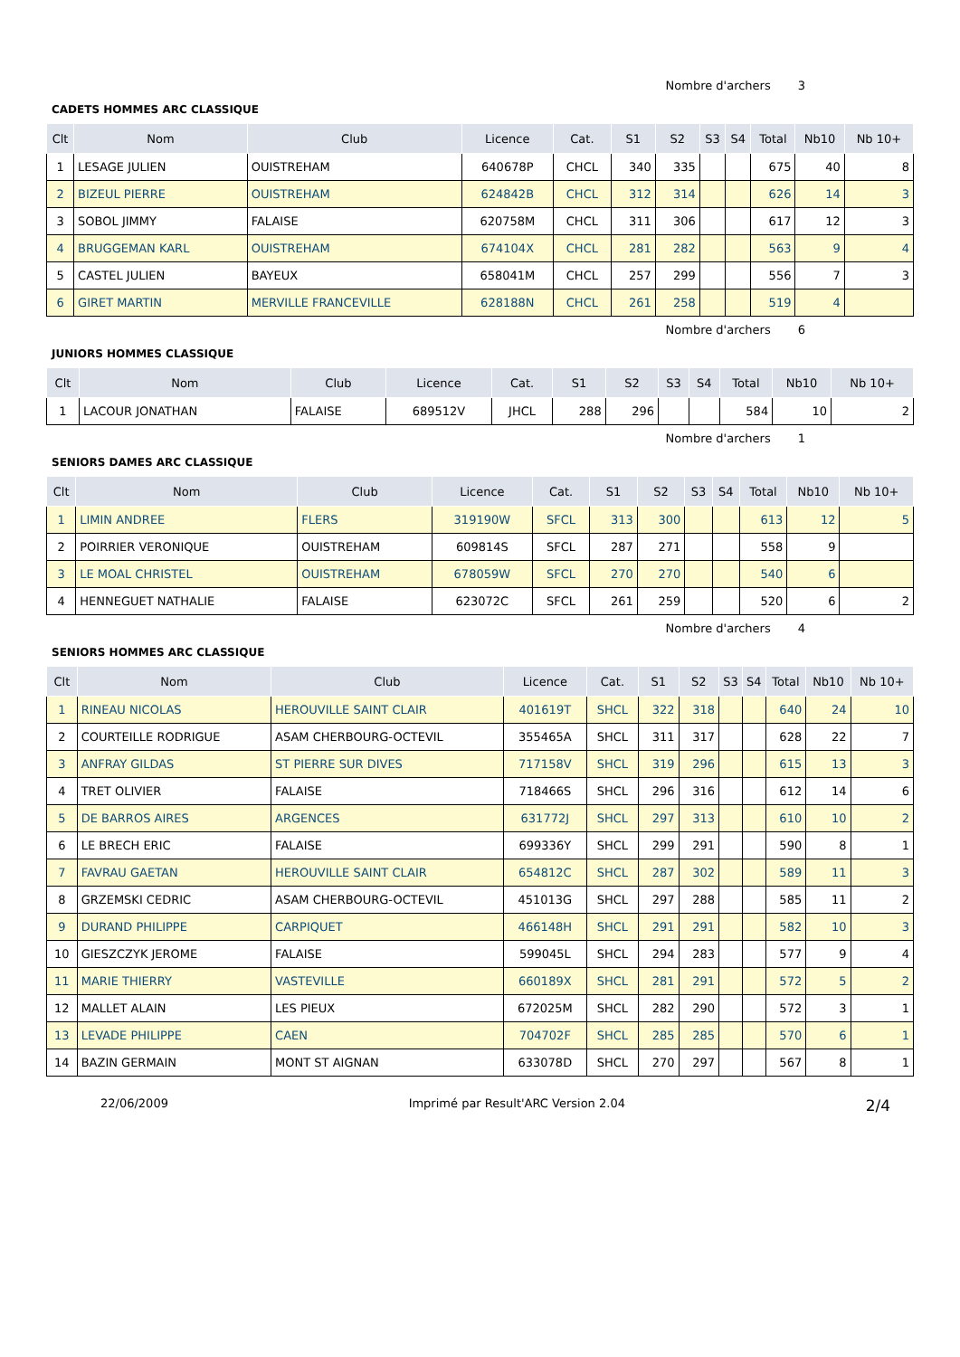Nombre d'archers 3
CADETS HOMMES ARC CLASSIQUE
| Clt | Nom | Club | Licence | Cat. | S1 | S2 | S3 | S4 | Total | Nb10 | Nb 10+ |
| --- | --- | --- | --- | --- | --- | --- | --- | --- | --- | --- | --- |
| 1 | LESAGE JULIEN | OUISTREHAM | 640678P | CHCL | 340 | 335 | | | 675 | 40 | 8 |
| 2 | BIZEUL PIERRE | OUISTREHAM | 624842B | CHCL | 312 | 314 | | | 626 | 14 | 3 |
| 3 | SOBOL JIMMY | FALAISE | 620758M | CHCL | 311 | 306 | | | 617 | 12 | 3 |
| 4 | BRUGGEMAN KARL | OUISTREHAM | 674104X | CHCL | 281 | 282 | | | 563 | 9 | 4 |
| 5 | CASTEL JULIEN | BAYEUX | 658041M | CHCL | 257 | 299 | | | 556 | 7 | 3 |
| 6 | GIRET MARTIN | MERVILLE FRANCEVILLE | 628188N | CHCL | 261 | 258 | | | 519 | 4 | |
Nombre d'archers 6
JUNIORS HOMMES CLASSIQUE
| Clt | Nom | Club | Licence | Cat. | S1 | S2 | S3 | S4 | Total | Nb10 | Nb 10+ |
| --- | --- | --- | --- | --- | --- | --- | --- | --- | --- | --- | --- |
| 1 | LACOUR JONATHAN | FALAISE | 689512V | JHCL | 288 | 296 | | | 584 | 10 | 2 |
Nombre d'archers 1
SENIORS DAMES ARC CLASSIQUE
| Clt | Nom | Club | Licence | Cat. | S1 | S2 | S3 | S4 | Total | Nb10 | Nb 10+ |
| --- | --- | --- | --- | --- | --- | --- | --- | --- | --- | --- | --- |
| 1 | LIMIN ANDREE | FLERS | 319190W | SFCL | 313 | 300 | | | 613 | 12 | 5 |
| 2 | POIRRIER VERONIQUE | OUISTREHAM | 609814S | SFCL | 287 | 271 | | | 558 | 9 | |
| 3 | LE MOAL CHRISTEL | OUISTREHAM | 678059W | SFCL | 270 | 270 | | | 540 | 6 | |
| 4 | HENNEGUET NATHALIE | FALAISE | 623072C | SFCL | 261 | 259 | | | 520 | 6 | 2 |
Nombre d'archers 4
SENIORS HOMMES ARC CLASSIQUE
| Clt | Nom | Club | Licence | Cat. | S1 | S2 | S3 | S4 | Total | Nb10 | Nb 10+ |
| --- | --- | --- | --- | --- | --- | --- | --- | --- | --- | --- | --- |
| 1 | RINEAU NICOLAS | HEROUVILLE SAINT CLAIR | 401619T | SHCL | 322 | 318 | | | 640 | 24 | 10 |
| 2 | COURTEILLE RODRIGUE | ASAM CHERBOURG-OCTEVIL | 355465A | SHCL | 311 | 317 | | | 628 | 22 | 7 |
| 3 | ANFRAY GILDAS | ST PIERRE SUR DIVES | 717158V | SHCL | 319 | 296 | | | 615 | 13 | 3 |
| 4 | TRET OLIVIER | FALAISE | 718466S | SHCL | 296 | 316 | | | 612 | 14 | 6 |
| 5 | DE BARROS AIRES | ARGENCES | 631772J | SHCL | 297 | 313 | | | 610 | 10 | 2 |
| 6 | LE BRECH ERIC | FALAISE | 699336Y | SHCL | 299 | 291 | | | 590 | 8 | 1 |
| 7 | FAVRAU GAETAN | HEROUVILLE SAINT CLAIR | 654812C | SHCL | 287 | 302 | | | 589 | 11 | 3 |
| 8 | GRZEMSKI CEDRIC | ASAM CHERBOURG-OCTEVIL | 451013G | SHCL | 297 | 288 | | | 585 | 11 | 2 |
| 9 | DURAND PHILIPPE | CARPIQUET | 466148H | SHCL | 291 | 291 | | | 582 | 10 | 3 |
| 10 | GIESZCZYK JEROME | FALAISE | 599045L | SHCL | 294 | 283 | | | 577 | 9 | 4 |
| 11 | MARIE THIERRY | VASTEVILLE | 660189X | SHCL | 281 | 291 | | | 572 | 5 | 2 |
| 12 | MALLET ALAIN | LES PIEUX | 672025M | SHCL | 282 | 290 | | | 572 | 3 | 1 |
| 13 | LEVADE PHILIPPE | CAEN | 704702F | SHCL | 285 | 285 | | | 570 | 6 | 1 |
| 14 | BAZIN GERMAIN | MONT ST AIGNAN | 633078D | SHCL | 270 | 297 | | | 567 | 8 | 1 |
22/06/2009 Imprimé par Result'ARC Version 2.04 2/4